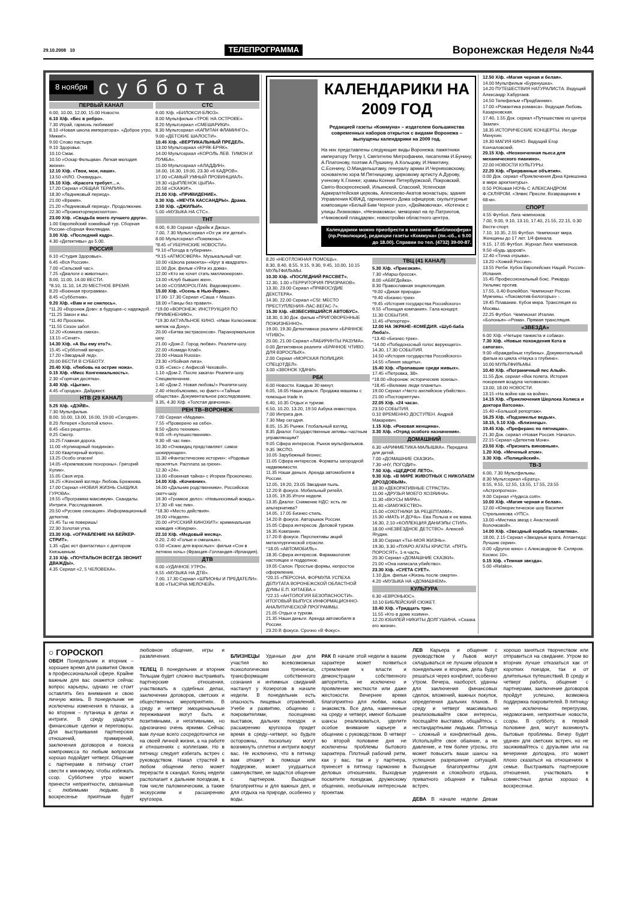29.10.2008 10 ТЕЛЕПРОГРАММА Воронежская Неделя №44
8 ноября суббота
ПЕРВЫЙ КАНАЛ
6.00, 10.00, 12.00, 15.00 Новости.
6.10 Х/ф. «Бес в ребро».
7.30 Играй, гармонь любимая!
8.10 «Новая школа императора». «Доброе утро, Микки!».
9.00 Слово пастыря.
9.10 Здоровье.
10.10 Смак.
10.50 «Оскар Фельцман. Легкая мелодия жизни».
12.10 Х/ф. «Твои, мои, наши».
13.50 «НЛО. Очевидцы».
15.10 Х/ф. «Красота требует…».
17.20 Сериал «ОБЩАЯ ТЕРАПИЯ».
18.30 «Ледниковый период».
21.00 «Время».
21.20 «Ледниковый период». Продолжение.
22.30 «Прожекторперисхилтон».
23.00 Х/ф. «Свадьба моего лучшего друга».
1.00 Европейский хоккейный тур. Сборная России–сборная Финляндии.
3.00 Х/ф. «Последний кадр».
4.30 «Детективы» до 5.00.
РОССИЯ
6.10 «Студия Здоровье».
6.45 «Вся Россия».
7.00 «Сельский час».
7.25 «Диалоги о животных».
8.00, 11.00, 14.00 ВЕСТИ.
*8.10, 11.10, 14.20 МЕСТНОЕ ВРЕМЯ.
8.20 «Военная программа».
8.45 «Субботник».
9.20 Х/ф. «Вам и не снилось».
*11.20 «Воронеж Дом»: в будущее–с надеждой.
*11.25 Закон и мы.
*11.40 Проселки.
*11.55 Сезон забот.
12.20 «Комната смеха».
13.15 «Сенат».
14.30 Х/ф. «А Вы ему кто?».
15.45 «Субботний вечер».
17.20 «Звездный лед».
20.00 ВЕСТИ В СУББОТУ.
20.40 Х/ф. «Любовь на острие ножа».
0.15 Х/ф. «Мисс Конгениальность».
2.30 «Горячая десятка».
3.40 Х/ф. «Цыган».
4.45 «Городок». Дайджест.
НТВ (29 КАНАЛ)
5.25 Х/ф. «ДЭЙВ».
7.30 Мультфильм.
8.00, 10.00, 13.00, 16.00, 19.00 «Сегодня».
8.20 Лотерея «Золотой ключ».
8.45 «Без рецепта».
9.25 Смотр.
10.25 Главная дорога.
11.00 «Кулинарный поединок».
12.00 Квартирный вопрос.
13.25 Особо опасен!
14.05 «Кремлевские похороны». Григорий Кулик».
15.05 Своя игра.
16.25 «Женский взгляд» Любовь Брежнева.
17.00 Сериал «НОВАЯ ЖИЗНЬ СЫЩИКА ГУРОВА».
19.55 «Программа максимум». Скандалы. Интриги. Расследования.
20.50 «Русские сенсации». Информационный детектив.
21.45 Ты не поверишь!
22.30 Золотая утка.
23.30 Х/ф. «ОГРАБЛЕНИЕ НА БЕЙКЕР-СТРИТ».
1.35 «Дас ист фантастиш» с доктором Князькиным.
2.10 Х/ф. «ПОЧТАЛЬОН ВСЕГДА ЗВОНИТ ДВАЖДЫ».
4.35 Сериал «2, 5 ЧЕЛОВЕКА».
СТС
6.00 Х/ф. «БИЛОКСИ-БЛЮЗ».
8.00 Мультфильм «ТРОЕ НА ОСТРОВЕ».
8.20 Мультсериал «СМЕШАРИКИ».
8.30 Мультсериал «КАПИТАН ФЛАМИНГО».
9.00 «ДЕТСКИЕ ШАЛОСТИ».
10.45 Х/ф. «ВЕРТИКАЛЬНЫЙ ПРЕДЕЛ».
13.00 Мультсериал «КРЯК-БРЯК».
14.00 Мультсериал «КОРОЛЬ ЛЕВ. ТИМОН И ПУМБА».
15.00 Мультсериал «АЛАДДИН».
16.00, 16.30, 19.00, 23.30 «6 КАДРОВ».
17.00 «САМЫЙ УМНЫЙ ПРОВИНЦИАЛ».
19.30 «ЦЫПЛЕНОК ЦЫПА».
20.58 «СКАЖИ!».
21.00 Х/ф. «ПРИВИДЕНИЕ».
0.30 Х/ф. «МЕЧТА КАССАНДРЫ». Драма.
2.50 Х/ф. «ДЖИЛЬИ».
5.00 «МУЗЫКА НА СТС».
ТНТ
6.00, 6.30 Сериал «Дрейк и Джош».
7.00, 7.30 Мультсериал «Ох уж эти детки!».
8.00 Мультсериал «Покемоны».
*8.45 «ГУБЕРНСКИЕ НОВОСТИ».
*9.10 «Погода в губернии».
*9.15 «АТМОСФЕРА». Музыкальный чат.
10.00 «Школа ремонта»–«Круг в квадрате».
11.00 Док. фильм «Уйти из дома».
12.00 «Кто не хочет стать миллионером».
13.00 «Клуб бывших жен».
14.00 «COSMOPOLITAN. Видеоверсия».
15.00 Х/ф. «Осень в Нью-Йорке».
17.00- 17.30 Сериал «Саша + Маша».
18.00 «Танцы без правил».
*19.00 «ВОРОНЕЖ: ИНСТРУКЦИЯ ПО ПРИМЕНЕНИЮ».
*19.30 АКТУАЛЬНОЕ КИНО. «Иван Колесников: мятеж на Дону».
20.00 «Битва экстрасенсов». Паранормальное шоу.
21.00 «Дом-2. Город любви». Реалити-шоу.
22.00 «Комеди Клаб».
23.00 «Наша Russia».
23.30 «Убойная лига».
0.35 «Секс» с Анфисой Чеховой».
1.10 «Дом-2. После заката» Реалити-шоу. Спецвключение.
1.40 «Дом-2. Новая любовь!» Реалити-шоу.
2.40 «Необъяснимо, но факт»–«Тайные общества». Документальное расследование.
3.35, 4.30 Х/ф. «Толстая девчонка».
РЕН ТВ–ВОРОНЕЖ
7.00 Сериал «Медики».
7.55 «Проверено на себе».
8.50 «Дело техники».
9.05 «Я–путешественник».
9.30 «В час пик».
10.30 «Очевидец представляет: самое шокирующее».
11.30 «Фантастические истории»: «Родовые проклятья. Расплата за грехи».
12.30 «24».
13.00 «Военная тайна» с Игорем Прокопенко.
14.00 Х/ф. «Кочевник».
16.00 «Дальние родственники». Российское скетч-шоу.
16.30 «Громкое дело»: «Невыносимый вождь».
17.30 «В час пик».
*18.30 «Место действия».
19.00 «Неделя».
20.00 «РУССКИЙ КИНОХИТ»: криминальная комедия «Жмурки».
22.10 Х/ф. «Медовый месяц».
0.20, 2.40 «Голые и смешные».
0.50 «Сеанс для взрослых»: фильм «Сон в летнюю ночь» (Франция–Голландия–Ирландия).
ДТВ
6.00 «УДАЧНОЕ УТРО».
6.55 «МУЗЫКА НА ДТВ».
7.00, 17.30 Сериал «ШПИОНЫ И ПРЕДАТЕЛИ».
8.00 «ТЫСЯЧА МЕЛОЧЕЙ».
КАЛЕНДАРИКИ НА 2009 ГОД
Редакцией газеты «Коммуна» – издателем большинства современных наборов открыток с видами Воронежа – выпущены календарики на 2009 год.
На них представлены следующие виды Воронежа: памятники императору Петру I, Святителю Митрофанию, писателям И.Бунину, А.Платонову, поэтам А.Пушкину, А.Кольцову, И.Никитину, С.Есенину, О.Мандельштаму, генералу армии И.Черняховскому, основателю хора М.Пятницкому, цирковому артисту А.Дурову, ученому К.Глинке; храмы Ксении Петербуржской, Покровский, Свято-Воскресенский, Ильинский, Спасский, Успенская Адмиралтейская церковь, Алексиево-Акатов монастырь; здания Управления ЮВЖД, гарнизонного Дома офицеров; скульптурные композиции «Белый Бим Черное ухо», «Дюймовочка», «Котенок с улицы Лизюкова», «Незнакомка»; мемориал на пр.Патриотов, «Чижовский плацдарм»; новостройки областного центра.
Календарики можно приобрести в магазине «Библиосфера» (пр.Революции), редакции газеты «Коммуна» (пн.-сб., с 9.00 до 18.00). Справки по тел. (4732) 39-00-87.
8.20 «НЕОТЛОЖНАЯ ПОМОЩЬ».
8.30, 8.40, 8.55, 9.15, 9.30, 9.45, 10.00, 10.15 МУЛЬТФИЛЬМЫ.
10.30 Х/ф. «ПОСЛЕДНИЙ РАССВЕТ».
12.30, 1.00 «ТЕРРИТОРИЯ ПРИЗРАКОВ».
13.30, 23.00 Сериал «ПРАВОСУДИЕ ДЕКСТЕРА».
14.30, 22.00 Сериал «CSI: МЕСТО ПРЕСТУПЛЕНИЯ–ЛАС-ВЕГАС-7».
15.30 Х/ф. «ВЗБЕСИВШИЙСЯ АВТОБУС».
18.30, 0.30 Док. фильм «ПРИГОВОРЕННЫЕ ПОЖИЗНЕННО».
19.00, 19.30 Детективное реалити «БРАЧНОЕ ЧТИВО».
20.00, 21.00 Сериал «ЛАБИРИНТЫ РАЗУМА».
0.00 Детективное реалити «БРАЧНОЕ ЧТИВО. ДЛЯ ВЗРОСЛЫХ».
2.00 Сериал «МОРСКАЯ ПОЛИЦИЯ: СПЕЦОТДЕЛ».
3.00 «ЗВОНОК УДАЧИ».
РБК
6.00 Новости. Каждые 30 минут.
6.05, 16.05 Наши деньги. Продажа машины с помощью trade in.
6.40, 10.35 Отдых и туризм.
6.50, 10.20, 13.20, 19.50 Азбука инвестора.
7.00 Интрига дня.
7.30 Мир сегодня.
8.05, 15.35 Рынки. Глобальный взгляд.
8.35 Диалог. Государственные активы–частным управляющим?
9.05 Сфера интересов. Рынок мультфильмов.
9.35 ЭКСПО.
10.05 Зарубежный бизнес.
11.05 Сфера интересов. Форматы загородной недвижимости.
11.35 Наши деньги. Аренда автомобиля в России.
12.05, 19.20, 23.05 Звездная пыль.
12.20 В фокусе. Мобильный ритейл.
13.05, 19.35 Итоги недели.
13.35 Диалог. Снижение НДС: есть ли альтернатива?
14.05, 17.05 Бизнес-стиль.
14.20 В фокусе. Авторынок России.
15.05 Сфера интересов. Деловой туризм.
16.35 Компании.
17.20 В фокусе. Перспективы акций металлургической отрасли.
*18.05 «АВТОМОБИЛЬ».
18.35 Сфера интересов. Фармакология: настоящее и подделное.
19.05 Салон. Простые формы, непростое оформление.
*20.15 «ПЕРСОНА. ФОРМУЛА УСПЕХА ДЕПУТАТА ВОРОНЕЖСКОЙ ОБЛАСТНОЙ ДУМЫ Е.П. КИТАЕВА.»
*22.15 «АНТОЛОГИЯ БЕЗОПАСНОСТИ». ИТОГОВЫЙ ВЫПУСК ИНФОРМАЦИОННО-АНАЛИТИЧЕСКОЙ ПРОГРАММЫ.
21.05 Отдых и туризм.
21.35 Наши деньги. Аренда автомобиля в России.
23.20 В фокусе. Срочно «В Фокус».
ТВЦ (41 КАНАЛ)
5.30 Х/ф. «Приезжая».
7.30 «Марш-бросок».
8.00 «АБВГДейка».
8.30 Православная энциклопедия.
*9.00 «Дикая природа»
*9.40 «Бизнес-трек»
*9.45 «История государства Российского»
9.55 «Поющая компания». Гала-концерт.
11.30 СОБЫТИЯ.
11.45 «Репортер».
12.00 НА ЭКРАНЕ–КОМЕДИЯ. «Шуб-баба Люба!».
*13.40 «Бизнес-трек».
*14.00 «Победоносный голос верующего».
14.30, 17.30 СОБЫТИЯ.
14.50 «История государства Российского»
14.55 «Линия защиты».
15.40 Х/ф. «Пропавшие среди живых».
17.45 «Петровка, 38».
*18.00 «Воронеж: исторические эскизы».
*18.45 «Великие люди планеты».
19.00 Сериал «Чисто английское убийство».
21.00 «Постскриптум».
22.05 Х/ф. «24 часа».
23.50 СОБЫТИЯ.
0.10 ВРЕМЕННО ДОСТУПЕН. Андрей Макаревич.
1.15 Х/ф. «Роковая женщина».
3.30 Х/ф. «Отряд особого назначения».
ДОМАШНИЙ
6.30 «АРИФМЕТИКА-МАЛЫШКА». Передача для детей.
7.00 «ДОМАШНИЕ СКАЗКИ».
7.30 «НУ, ПОГОДИ!».
7.50 Х/ф. «ЩЕДРОЕ ЛЕТО».
9.30 Х/ф. «В МИРЕ ЖИВОТНЫХ С НИКОЛАЕМ ДРОЗДОВЫМ».
10.30 «ДЕКОРАТИВНЫЕ СТРАСТИ».
11.00 «ДРУЗЬЯ МОЕГО ХОЗЯИНА».
11.30 «ВКУСЫ МИРА».
11.40 «ЗАМУЖЕСТВО».
15.00 «ОХОТНИКИ ЗА РЕЦЕПТАМИ».
15.30 «МАТЬ И ДОЧЬ». Ева Польна и ее мама.
16.30, 2.10 «КОЛЛЕКЦИЯ ДАНИЭЛЫ СТИЛ».
18.00 «НЕЗВЁЗДНОЕ ДЕТСТВО». Алексей Ягудин.
18.30 Сериал «ТЫ–МОЯ ЖИЗНЬ».
19.30, 3.30 «ПУАРО АГАТЫ КРИСТИ. «ПЯТЬ ПОРОСЯТ», 1-я часть.
20.30 Сериал «ДОМАШНИЕ СКАЗКИ».
21.00 «Она написала убийство».
23.30 Х/ф. «СУЕТА СУЕТ».
1.10 Док. фильм «Жизнь после смерти».
4.20 «МУЗЫКА НА «ДОМАШНЕМ».
КУЛЬТУРА
6.30 «ЕВРОНЬЮС».
10.10 БИБЛЕЙСКИЙ СЮЖЕТ.
10.40 Х/ф. «Тридцать три».
11.55 «Кто в доме хозяин».
12.20 ЮБИЛЕЙ НИКИТЫ ДОЛГУШИНА. «Сказка его жизни».
12.50 Х/ф. «Магия черная и белая».
14.00 Мультфильм «Буренушка».
14.20 ПУТЕШЕСТВИЯ НАТУРАЛИСТА. Ведущий Александр Хабургаев.
14.50 Телефильм «Предбанник».
17.00 «Романтика романса». Ведущая Любовь Казарновская.
17.40, 1.55 Док. сериал «Путешествие из центра Земли».
18.35 ИСТОРИЧЕСКИЕ КОНЦЕРТЫ. Иегуди Менухин.
19.30 МАГИЯ КИНО. Ведущий Егор Кончаловский.
20.15 Х/ф. «Неоконченная пьеса для механического пианино».
22.00 НОВОСТИ КУЛЬТУРЫ.
22.20 Х/ф. «Прерванные объятия».
0.00 Док. сериал «Приключения Дэна Крикшэнка в мире архитектуры».
0.50 РОКовая НОЧЬ С АЛЕКСАНДРОМ Ф.СКЛЯРОМ. «Элвис Пресли. Возвращение в 68-м».
СПОРТ
4.55 Футбол. Лига чемпионов.
7.00, 9.00, 9.10, 13.10, 17.40, 21.55, 22.15, 0.30 Вести-спорт.
7.10, 10.35, 2.55 Футбол. Чемпионат мира. Женщины до 17 лет. 1/4 финала.
9.15, 17.05 Футбол. Журнал Лиги чемпионов.
9.50 «Будь здоров!».
12.40 «Точка отрыва».
13.20 «Хоккей России».
13.55 Регби. Кубок Европейских Наций. Россия–Испания.
15.45 Профессиональный бокс. Рикардо Уильямс против.
17.55, 0.40 Волейбол. Чемпионат России. Мужчины. «Локомотив-Белогорье» -.
19.45 Плавание. Кубок мира. Трансляция из Москвы.
22.25 Футбол. Чемпионат Италии. «Болонья»–«Рома». Прямая трансляция.
«ЗВЕЗДА»
6.00 Х/ф. «Четыре танкиста и собака».
7.30 Х/ф. «Новые похождения Кота в сапогах».
9.00 «Враждебные глубины». Документальный фильм из цикла «Наука о глубине».
10.00 МУЛЬТФИЛЬМЫ.
10.40 Х/ф. «Пограничный пес Алый».
11.55 Док. сериал «Век полета. История покорения воздуха человеком».
13.00, 18.00 НОВОСТИ.
13.15 «На войне как на войне».
14.15 Х/ф. «Приключения Шерлока Холмса и доктора Ватсона».
15.40 «Большой репортаж».
16.25 Х/ф. «Подземелье ведьм».
18.15, 5.10 Х/ф. «Близнецы».
19.45 Х/ф. «Преферанс по пятницам».
21.30 Док. сериал «Новая Россия. Начало».
22.15 Сериал «Детектив Монк».
23.50 Х/ф. «Признать виновным».
1.20 Х/ф. «Меченый атом».
3.30 Х/ф. «Полицейский».
ТВ-3
6.00, 7.30 Мультфильмы.
8.30 Мультсериал «Братц».
8.55, 9.55, 12.55, 13.55, 17.55, 23.55 «Астропрогноз».
9.00 Сериал «Чудеса.com».
10.00 Х/ф. «Магия черная и белая».
12.00 «Юмористическое шоу Василия Стрельникова «УПС».
13.00 «Мистика звезд с Анастасией Волочковой».
14.00 Х/ф. «Звездный корабль галактика».
18.00, 2.15 Сериал «Звездные врата. Атлантида: Лучшие серии».
0.00 «Другое кино» с Александром Ф. Скляром. Космос 10».
0.15 Х/ф. «Темная звезда».
5.00 «Relaks».
○ ГОРОСКОП
ОВЕН Понедельник и вторник – хорошее время для развития Овнов в профессиональной сфере. Крайне важным для вас окажется сейчас вопрос карьеры, однако не стоит оставлять без внимания и свою личную жизнь. В понедельник не исключены изменения в планах, а во вторник – путаница в делах и интриги. В среду удадутся финансовые сделки и переговоры. Для выстраивания партнерских отношений, примирений, заключения договоров и поиска компромисса по любым вопросам хорошо подойдет четверг. Общение с партнерами в пятницу стоит свести к минимуму, чтобы избежать ссор. Субботнее утро может принести неприятности, связанные с любимыми людьми. В воскресенье приятным будет любовное общение, игры и развлечения.
ТЕЛЕЦ В понедельник и вторник Тельцам будет сложно выстраивать партнерские отношения, участвовать в судебных делах, заключении договоров, светских и общественных мероприятиях. В среду и четверг эмоциональные переживания могут быть и позитивными, и негативными, но однозначно очень яркими. Сейчас вам лучше всего сосредоточится не на своей личной жизни, а на работе и отношениях с коллегами. Но в пятницу следует избегать встреч с руководством. Накал страстей в любом общении легко может перерасти в скандал. Конец недели располагает к дальним поездкам, в том числе паломническим, а также экскурсиям и расширению кругозора.
БЛИЗНЕЦЫ Удачные дни для участия во всевозможных психологических тренингах, трансформации собственного сознания и интимных свиданий настанут у Козерогов в начале недели. В понедельник есть опасность пищевых отравлений. Учебе и развитию, общению с покровителями, посещению выставок, дальних поездок и расширению кругозора придет время в среду–четверг, но будьте осторожны, поскольку могут возникнуть сплетни и интриги вокруг вас. Не исключено, что в пятницу вам откажут в помощи или поддержке, может ухудшиться самочувствие, не задастся общение с партнером. Выходные благоприятны и для важных дел, и для отдыха на природе, особенно у воды.
РАК В начале этой недели в вашем характере может появиться стремление к власти и демонстрации собственного авторитета, не исключено и проявление жесткости или даже жестокости. Вечернее время благоприятно для любви, новых знакомств. Все дела, намеченные на среду и четверг, имеют большие шансы реализоваться, уделите особое внимание карьере и общению с руководством. В четверг во второй половине дня не исключены проблемы бытового характера. Плотный рабочий ритм, как у вас, так и у партнера, принесет в пятницу гармонию в деловых отношениях. Выходные посвятите поездкам, дружескому общению, необычным интересным проектам.
ЛЕВ Карьера и общение с руководством у Львов могут складываться не лучшим образом в понедельник и вторник, дела будут решаться через конфликт, особенно утром. Вечера, наоборот, удачны для заключения финансовых сделок, вложений, важных покупок, определения дальних планов. В среду и четверг максимально реализовывайте свои интересы, посещайте выставки, общайтесь с нестандартными людьми. Пятница – сложный и конфликтный день. Используйте свое обаяние, а не давление, и тем более угрозы, это может повысить ваши шансы на успешное разрешение ситуаций. Выходные благоприятны для уединения и спокойного отдыха, приватного общения и тайных встреч.
ДЕВА В начале недели Девам хорошо заняться творчеством или отправиться на свидание. Утром во вторник лучше отказаться как от коротких поездок, так и от длительных путешествий. В среду и четверг работа, общение с партнерами, заключение договоров пройдут успешно, возможна поддержка покровителей. В пятницу не исключены перегрузки, недомогание, неприятные новости, ссоры. В субботу, в первой половине дня, могут возникнуть бытовые проблемы. Вечер будет удачен для светских встреч, но не засиживайтесь с друзьями или на вечеринке допоздна, это может плохо сказаться на отношениях в семье. Выстраивать партнерские отношения, участвовать в совместных делах хорошо в воскресенье.